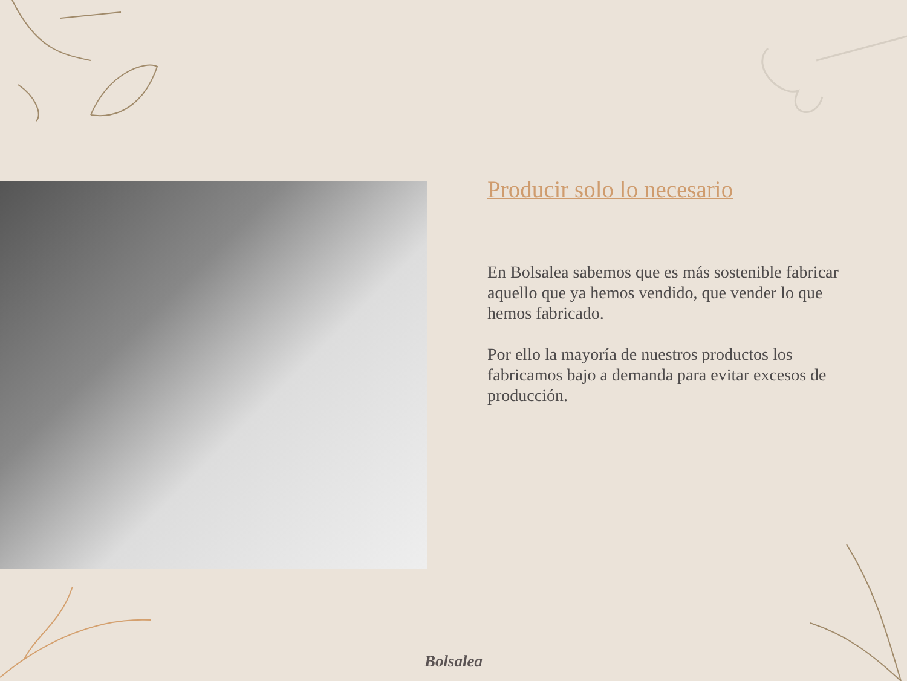Producir solo lo necesario
En Bolsalea sabemos que es más sostenible fabricar aquello que ya hemos vendido, que vender lo que hemos fabricado.
Por ello la mayoría de nuestros productos los fabricamos bajo a demanda para evitar excesos de producción.
Bolsalea